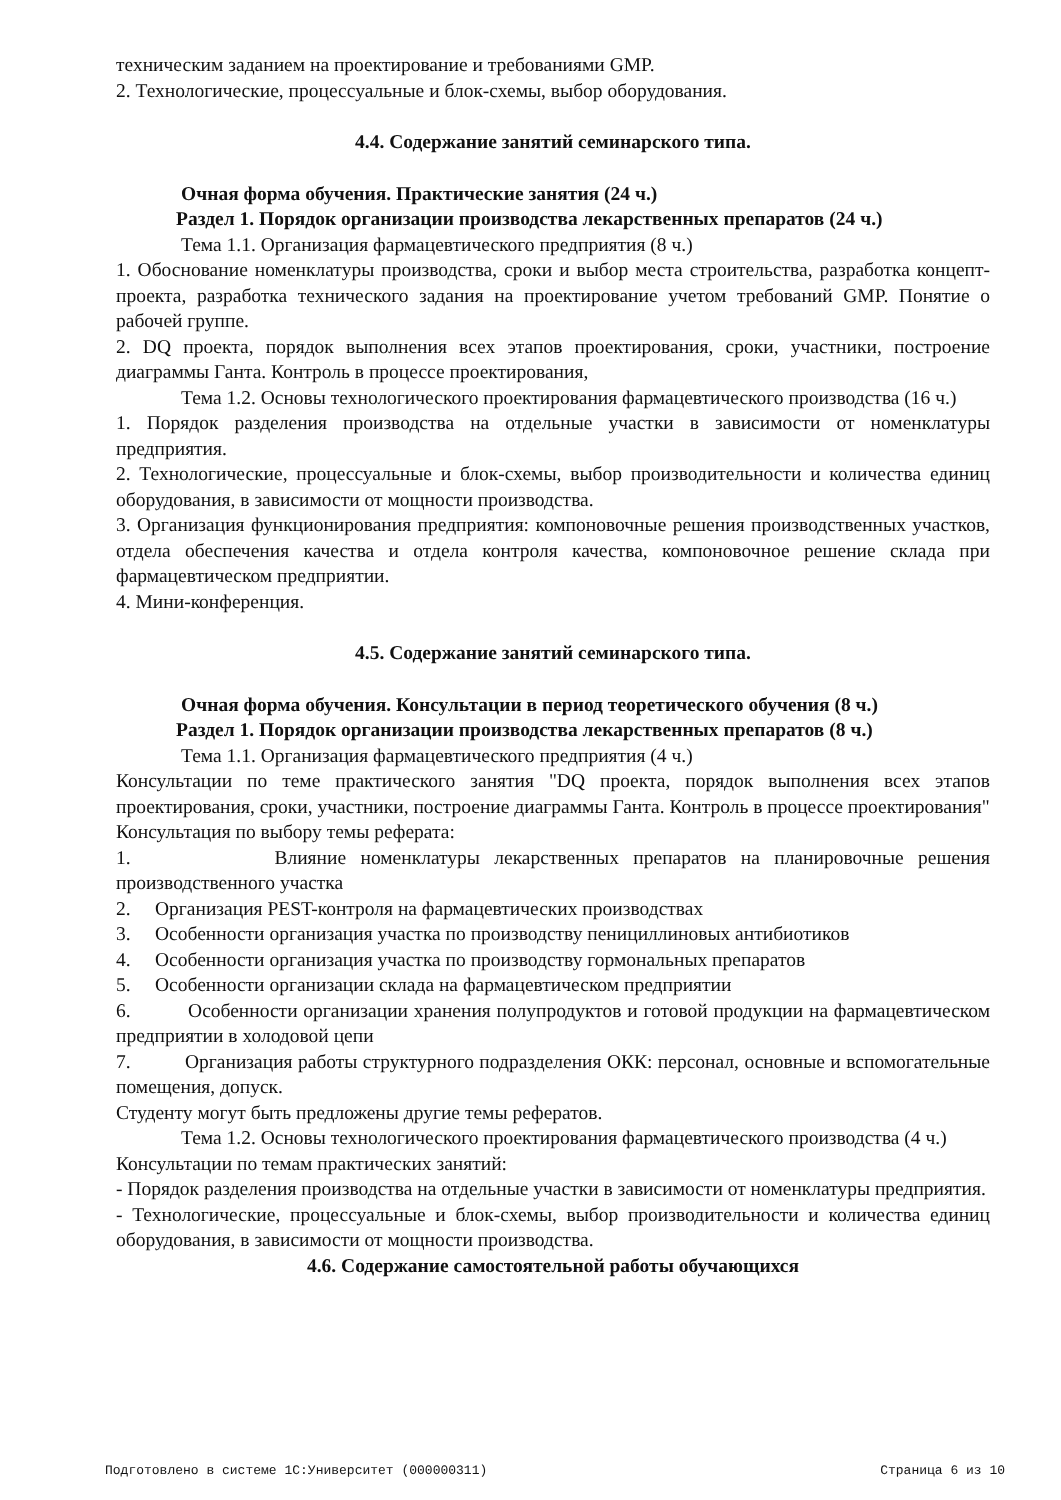техническим заданием на проектирование и требованиями GMP.
2. Технологические, процессуальные и блок-схемы, выбор оборудования.
4.4. Содержание занятий семинарского типа.
Очная форма обучения. Практические занятия (24 ч.)
Раздел 1. Порядок организации производства лекарственных препаратов (24 ч.)
Тема 1.1. Организация фармацевтического предприятия (8 ч.)
1. Обоснование номенклатуры производства, сроки и выбор места строительства, разработка концепт-проекта, разработка технического задания на проектирование учетом требований GMP. Понятие о рабочей группе.
2. DQ проекта, порядок выполнения всех этапов проектирования, сроки, участники, построение диаграммы Ганта. Контроль в процессе проектирования,
Тема 1.2. Основы технологического проектирования фармацевтического производства (16 ч.)
1. Порядок разделения производства на отдельные участки в зависимости от номенклатуры предприятия.
2. Технологические, процессуальные и блок-схемы, выбор производительности и количества единиц оборудования, в зависимости от мощности производства.
3. Организация функционирования предприятия: компоновочные решения производственных участков, отдела обеспечения качества и отдела контроля качества, компоновочное решение склада при фармацевтическом предприятии.
4. Мини-конференция.
4.5. Содержание занятий семинарского типа.
Очная форма обучения. Консультации в период теоретического обучения (8 ч.)
Раздел 1. Порядок организации производства лекарственных препаратов (8 ч.)
Тема 1.1. Организация фармацевтического предприятия (4 ч.)
Консультации по теме практического занятия "DQ проекта, порядок выполнения всех этапов проектирования, сроки, участники, построение диаграммы Ганта. Контроль в процессе проектирования"
Консультация по выбору темы реферата:
1. Влияние номенклатуры лекарственных препаратов на планировочные решения производственного участка
2. Организация PEST-контроля на фармацевтических производствах
3. Особенности организация участка по производству пенициллиновых антибиотиков
4. Особенности организация участка по производству гормональных препаратов
5. Особенности организации склада на фармацевтическом предприятии
6. Особенности организации хранения полупродуктов и готовой продукции на фармацевтическом предприятии в холодовой цепи
7. Организация работы структурного подразделения ОКК: персонал, основные и вспомогательные помещения, допуск.
Студенту могут быть предложены другие темы рефератов.
Тема 1.2. Основы технологического проектирования фармацевтического производства (4 ч.)
Консультации по темам практических занятий:
- Порядок разделения производства на отдельные участки в зависимости от номенклатуры предприятия.
- Технологические, процессуальные и блок-схемы, выбор производительности и количества единиц оборудования, в зависимости от мощности производства.
4.6. Содержание самостоятельной работы обучающихся
Подготовлено в системе 1С:Университет (000000311) Страница 6 из 10